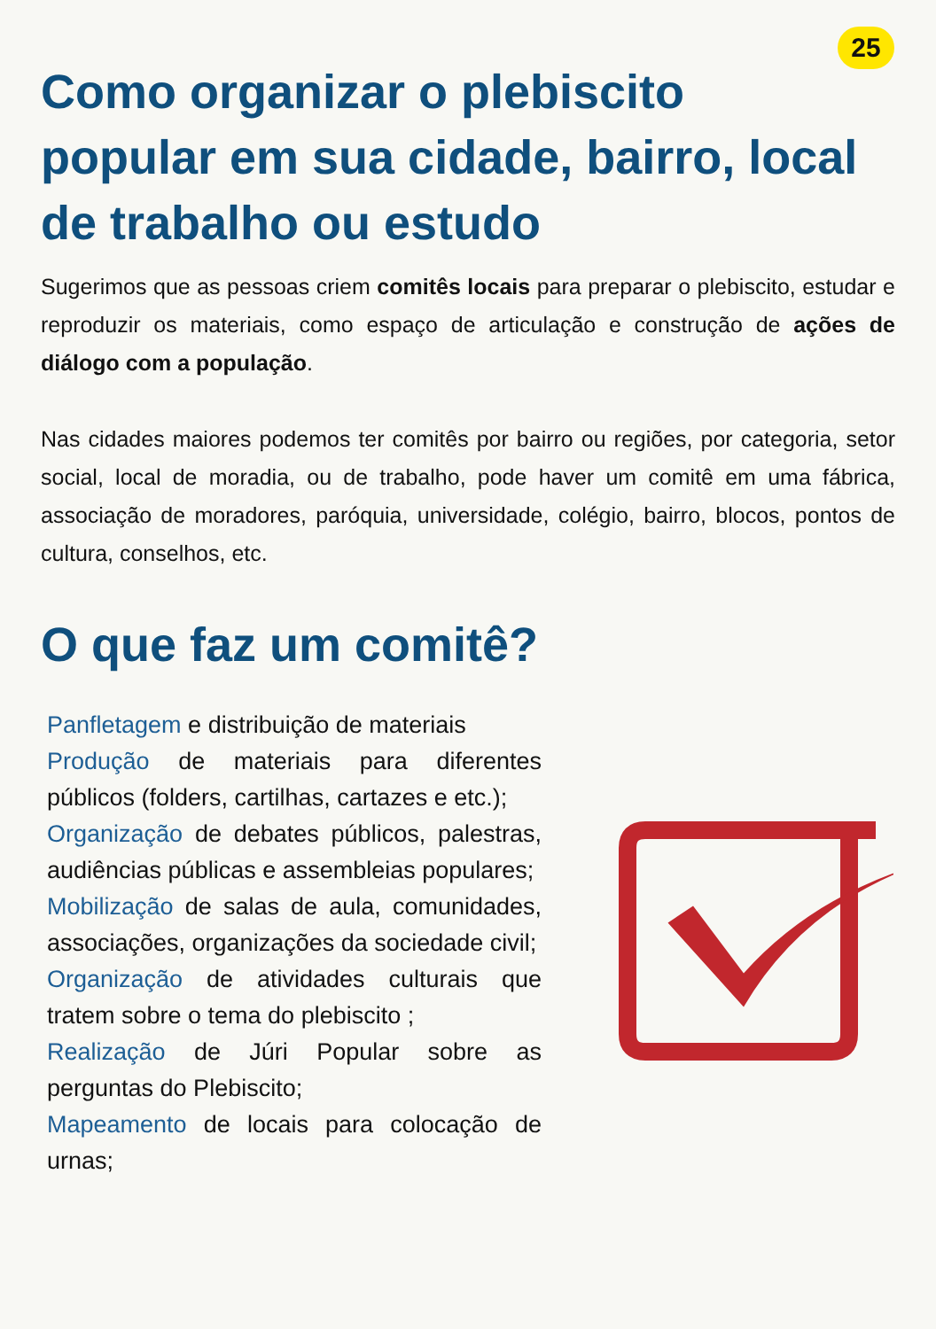25
Como organizar o plebiscito popular em sua cidade, bairro, local de trabalho ou estudo
Sugerimos que as pessoas criem comitês locais para preparar o plebiscito, estudar e reproduzir os materiais, como espaço de articulação e construção de ações de diálogo com a população.
Nas cidades maiores podemos ter comitês por bairro ou regiões, por categoria, setor social, local de moradia, ou de trabalho, pode haver um comitê em uma fábrica, associação de moradores, paróquia, universidade, colégio, bairro, blocos, pontos de cultura, conselhos, etc.
O que faz um comitê?
Panfletagem e distribuição de materiais
Produção de materiais para diferentes públicos (folders, cartilhas, cartazes e etc.);
Organização de debates públicos, palestras, audiências públicas e assembleias populares;
Mobilização de salas de aula, comunidades, associações, organizações da sociedade civil;
Organização de atividades culturais que tratem sobre o tema do plebiscito ;
Realização de Júri Popular sobre as perguntas do Plebiscito;
Mapeamento de locais para colocação de urnas;